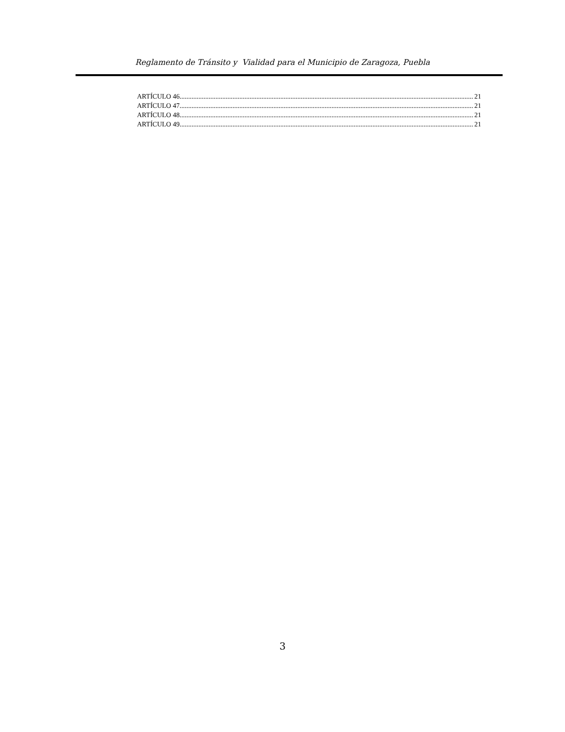Reglamento de Tránsito y Vialidad para el Municipio de Zaragoza, Puebla
ARTÍCULO 46 21
ARTÍCULO 47 21
ARTÍCULO 48 21
ARTÍCULO 49 21
3